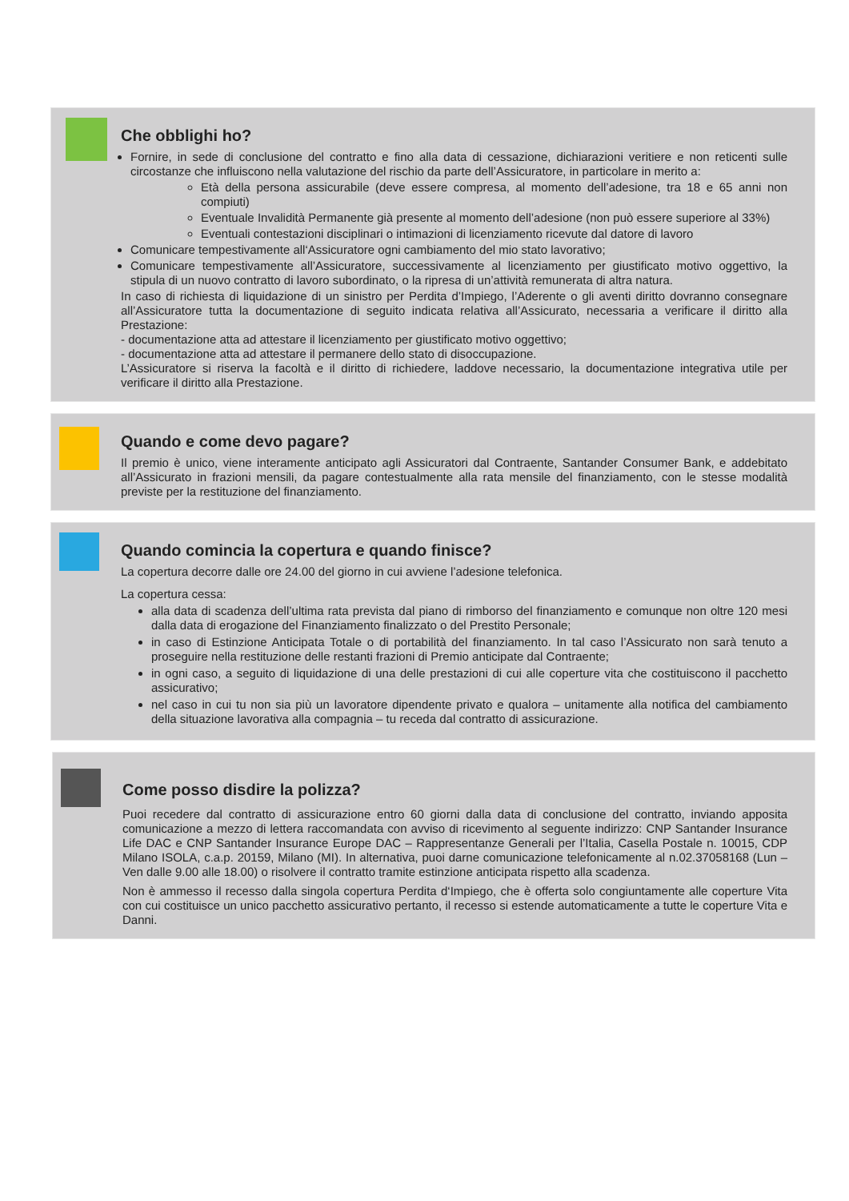Che obblighi ho?
Fornire, in sede di conclusione del contratto e fino alla data di cessazione, dichiarazioni veritiere e non reticenti sulle circostanze che influiscono nella valutazione del rischio da parte dell’Assicuratore, in particolare in merito a:
Età della persona assicurabile (deve essere compresa, al momento dell’adesione, tra 18 e 65 anni non compiuti)
Eventuale Invalidità Permanente già presente al momento dell’adesione (non può essere superiore al 33%)
Eventuali contestazioni disciplinari o intimazioni di licenziamento ricevute dal datore di lavoro
Comunicare tempestivamente all‘Assicuratore ogni cambiamento del mio stato lavorativo;
Comunicare tempestivamente all’Assicuratore, successivamente al licenziamento per giustificato motivo oggettivo, la stipula di un nuovo contratto di lavoro subordinato, o la ripresa di un’attività remunerata di altra natura.
In caso di richiesta di liquidazione di un sinistro per Perdita d’Impiego, l’Aderente o gli aventi diritto dovranno consegnare all’Assicuratore tutta la documentazione di seguito indicata relativa all’Assicurato, necessaria a verificare il diritto alla Prestazione:
- documentazione atta ad attestare il licenziamento per giustificato motivo oggettivo;
- documentazione atta ad attestare il permanere dello stato di disoccupazione.
L’Assicuratore si riserva la facoltà e il diritto di richiedere, laddove necessario, la documentazione integrativa utile per verificare il diritto alla Prestazione.
Quando e come devo pagare?
Il premio è unico, viene interamente anticipato agli Assicuratori dal Contraente, Santander Consumer Bank, e addebitato all’Assicurato in frazioni mensili, da pagare contestualmente alla rata mensile del finanziamento, con le stesse modalità previste per la restituzione del finanziamento.
Quando comincia la copertura e quando finisce?
La copertura decorre dalle ore 24.00 del giorno in cui avviene l’adesione telefonica.
La copertura cessa:
alla data di scadenza dell’ultima rata prevista dal piano di rimborso del finanziamento e comunque non oltre 120 mesi dalla data di erogazione del Finanziamento finalizzato o del Prestito Personale;
in caso di Estinzione Anticipata Totale o di portabilità del finanziamento. In tal caso l’Assicurato non sarà tenuto a proseguire nella restituzione delle restanti frazioni di Premio anticipate dal Contraente;
in ogni caso, a seguito di liquidazione di una delle prestazioni di cui alle coperture vita che costituiscono il pacchetto assicurativo;
nel caso in cui tu non sia più un lavoratore dipendente privato e qualora – unitamente alla notifica del cambiamento della situazione lavorativa alla compagnia – tu receda dal contratto di assicurazione.
Come posso disdire la polizza?
Puoi recedere dal contratto di assicurazione entro 60 giorni dalla data di conclusione del contratto, inviando apposita comunicazione a mezzo di lettera raccomandata con avviso di ricevimento al seguente indirizzo: CNP Santander Insurance Life DAC e CNP Santander Insurance Europe DAC – Rappresentanze Generali per l’Italia, Casella Postale n. 10015, CDP Milano ISOLA, c.a.p. 20159, Milano (MI). In alternativa, puoi darne comunicazione telefonicamente al n.02.37058168 (Lun – Ven dalle 9.00 alle 18.00) o risolvere il contratto tramite estinzione anticipata rispetto alla scadenza.
Non è ammesso il recesso dalla singola copertura Perdita d‘Impiego, che è offerta solo congiuntamente alle coperture Vita con cui costituisce un unico pacchetto assicurativo pertanto, il recesso si estende automaticamente a tutte le coperture Vita e Danni.